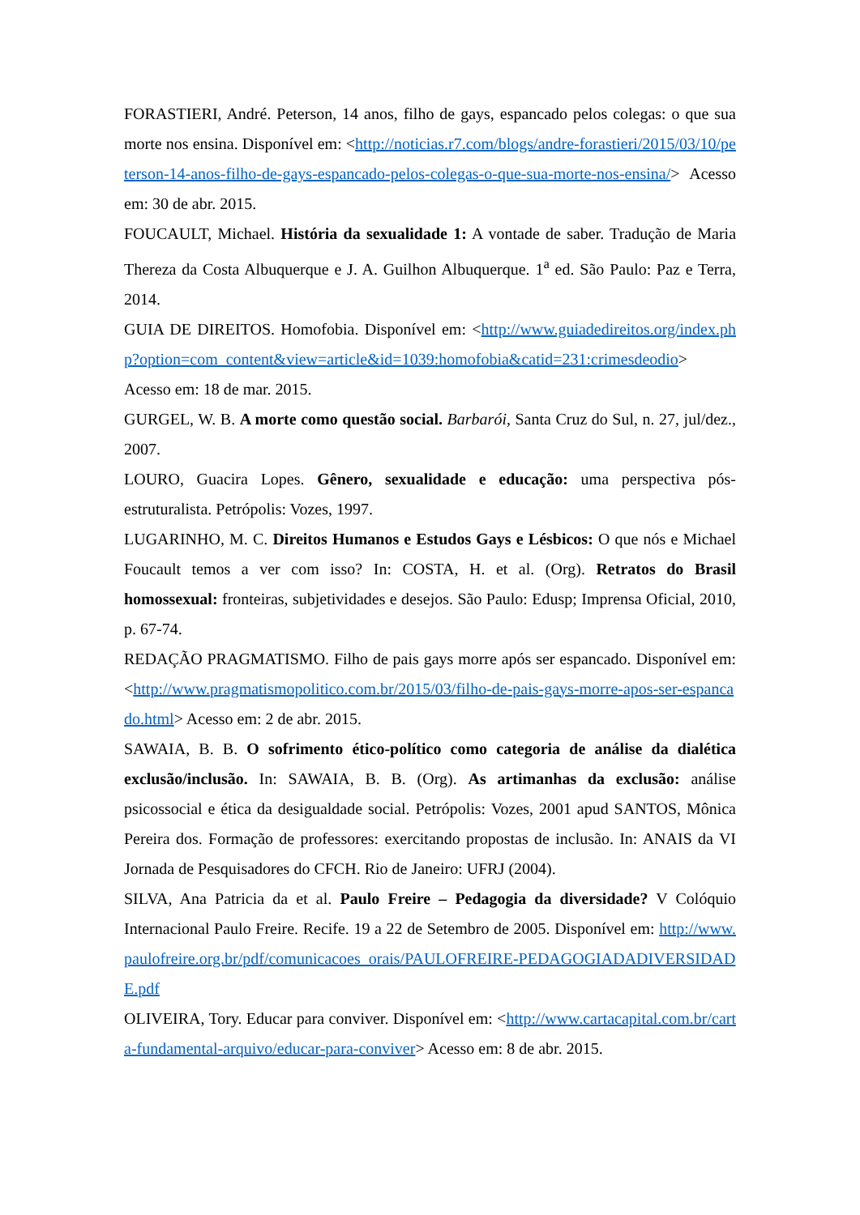FORASTIERI, André. Peterson, 14 anos, filho de gays, espancado pelos colegas: o que sua morte nos ensina. Disponível em: <http://noticias.r7.com/blogs/andre-forastieri/2015/03/10/peterson-14-anos-filho-de-gays-espancado-pelos-colegas-o-que-sua-morte-nos-ensina/> Acesso em: 30 de abr. 2015.
FOUCAULT, Michael. História da sexualidade 1: A vontade de saber. Tradução de Maria Thereza da Costa Albuquerque e J. A. Guilhon Albuquerque. 1<sup>a</sup> ed. São Paulo: Paz e Terra, 2014.
GUIA DE DIREITOS. Homofobia. Disponível em: <http://www.guiadedireitos.org/index.php?option=com_content&view=article&id=1039:homofobia&catid=231:crimesdeodio> Acesso em: 18 de mar. 2015.
GURGEL, W. B. A morte como questão social. Barbarói, Santa Cruz do Sul, n. 27, jul/dez., 2007.
LOURO, Guacira Lopes. Gênero, sexualidade e educação: uma perspectiva pós-estruturalista. Petrópolis: Vozes, 1997.
LUGARINHO, M. C. Direitos Humanos e Estudos Gays e Lésbicos: O que nós e Michael Foucault temos a ver com isso? In: COSTA, H. et al. (Org). Retratos do Brasil homossexual: fronteiras, subjetividades e desejos. São Paulo: Edusp; Imprensa Oficial, 2010, p. 67-74.
REDAÇÃO PRAGMATISMO. Filho de pais gays morre após ser espancado. Disponível em: <http://www.pragmatismopolitico.com.br/2015/03/filho-de-pais-gays-morre-apos-ser-espancado.html> Acesso em: 2 de abr. 2015.
SAWAIA, B. B. O sofrimento ético-político como categoria de análise da dialética exclusão/inclusão. In: SAWAIA, B. B. (Org). As artimanhas da exclusão: análise psicossocial e ética da desigualdade social. Petrópolis: Vozes, 2001 apud SANTOS, Mônica Pereira dos. Formação de professores: exercitando propostas de inclusão. In: ANAIS da VI Jornada de Pesquisadores do CFCH. Rio de Janeiro: UFRJ (2004).
SILVA, Ana Patricia da et al. Paulo Freire – Pedagogia da diversidade? V Colóquio Internacional Paulo Freire. Recife. 19 a 22 de Setembro de 2005. Disponível em: http://www.paulofreire.org.br/pdf/comunicacoes_orais/PAULOFREIRE-PEDAGOGIADADIVERSIDADE.pdf
OLIVEIRA, Tory. Educar para conviver. Disponível em: <http://www.cartacapital.com.br/carta-fundamental-arquivo/educar-para-conviver> Acesso em: 8 de abr. 2015.